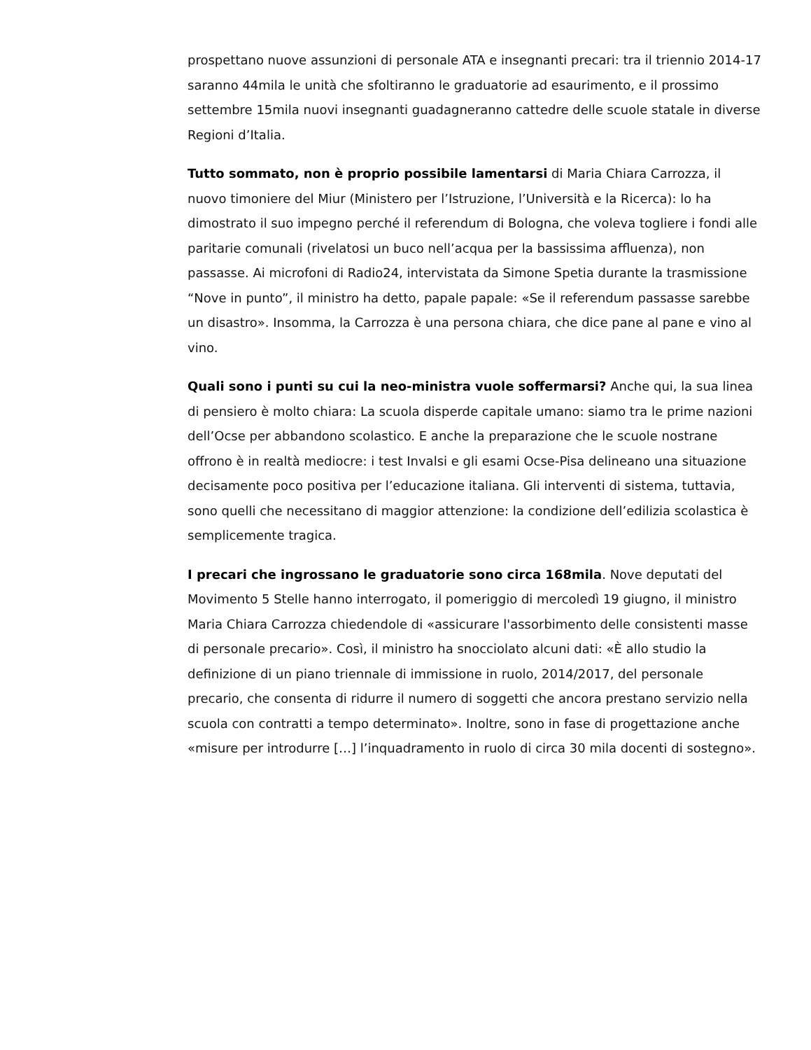prospettano nuove assunzioni di personale ATA e insegnanti precari: tra il triennio 2014-17 saranno 44mila le unità che sfoltiranno le graduatorie ad esaurimento, e il prossimo settembre 15mila nuovi insegnanti guadagneranno cattedre delle scuole statale in diverse Regioni d’Italia.
Tutto sommato, non è proprio possibile lamentarsi di Maria Chiara Carrozza, il nuovo timoniere del Miur (Ministero per l’Istruzione, l’Università e la Ricerca): lo ha dimostrato il suo impegno perché il referendum di Bologna, che voleva togliere i fondi alle paritarie comunali (rivelatosi un buco nell’acqua per la bassissima affluenza), non passasse. Ai microfoni di Radio24, intervistata da Simone Spetia durante la trasmissione “Nove in punto”, il ministro ha detto, papale papale: «Se il referendum passasse sarebbe un disastro». Insomma, la Carrozza è una persona chiara, che dice pane al pane e vino al vino.
Quali sono i punti su cui la neo-ministra vuole soffermarsi? Anche qui, la sua linea di pensiero è molto chiara: La scuola disperde capitale umano: siamo tra le prime nazioni dell’Ocse per abbandono scolastico. E anche la preparazione che le scuole nostrane offrono è in realtà mediocre: i test Invalsi e gli esami Ocse-Pisa delineano una situazione decisamente poco positiva per l’educazione italiana. Gli interventi di sistema, tuttavia, sono quelli che necessitano di maggior attenzione: la condizione dell’edilizia scolastica è semplicemente tragica.
I precari che ingrossano le graduatorie sono circa 168mila. Nove deputati del Movimento 5 Stelle hanno interrogato, il pomeriggio di mercoledì 19 giugno, il ministro Maria Chiara Carrozza chiedendole di «assicurare l'assorbimento delle consistenti masse di personale precario». Così, il ministro ha snocciolato alcuni dati: «È allo studio la definizione di un piano triennale di immissione in ruolo, 2014/2017, del personale precario, che consenta di ridurre il numero di soggetti che ancora prestano servizio nella scuola con contratti a tempo determinato». Inoltre, sono in fase di progettazione anche «misure per introdurre […] l’inquadramento in ruolo di circa 30 mila docenti di sostegno».